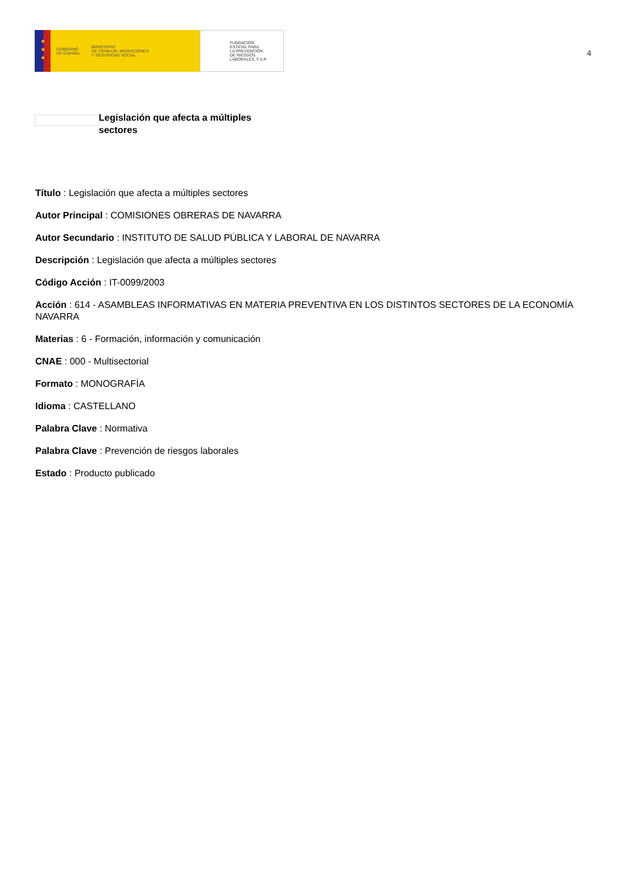★
★
★
GOBIERNO
DE ESPAÑA
MINISTERIO
DE TRABAJO, MIGRACIONES
Y SEGURIDAD SOCIAL
FUNDACIÓN
ESTATAL PARA
LA PREVENCIÓN
DE RIESGOS
LABORALES, F.S.P.
4
Legislación que afecta a múltiples sectores
Título : Legislación que afecta a múltiples sectores
Autor Principal : COMISIONES OBRERAS DE NAVARRA
Autor Secundario : INSTITUTO DE SALUD PÚBLICA Y LABORAL DE NAVARRA
Descripción : Legislación que afecta a múltiples sectores
Código Acción : IT-0099/2003
Acción : 614 - ASAMBLEAS INFORMATIVAS EN MATERIA PREVENTIVA EN LOS DISTINTOS SECTORES DE LA ECONOMÍA NAVARRA
Materias : 6 - Formación, información y comunicación
CNAE : 000 - Multisectorial
Formato : MONOGRAFÍA
Idioma : CASTELLANO
Palabra Clave : Normativa
Palabra Clave : Prevención de riesgos laborales
Estado : Producto publicado